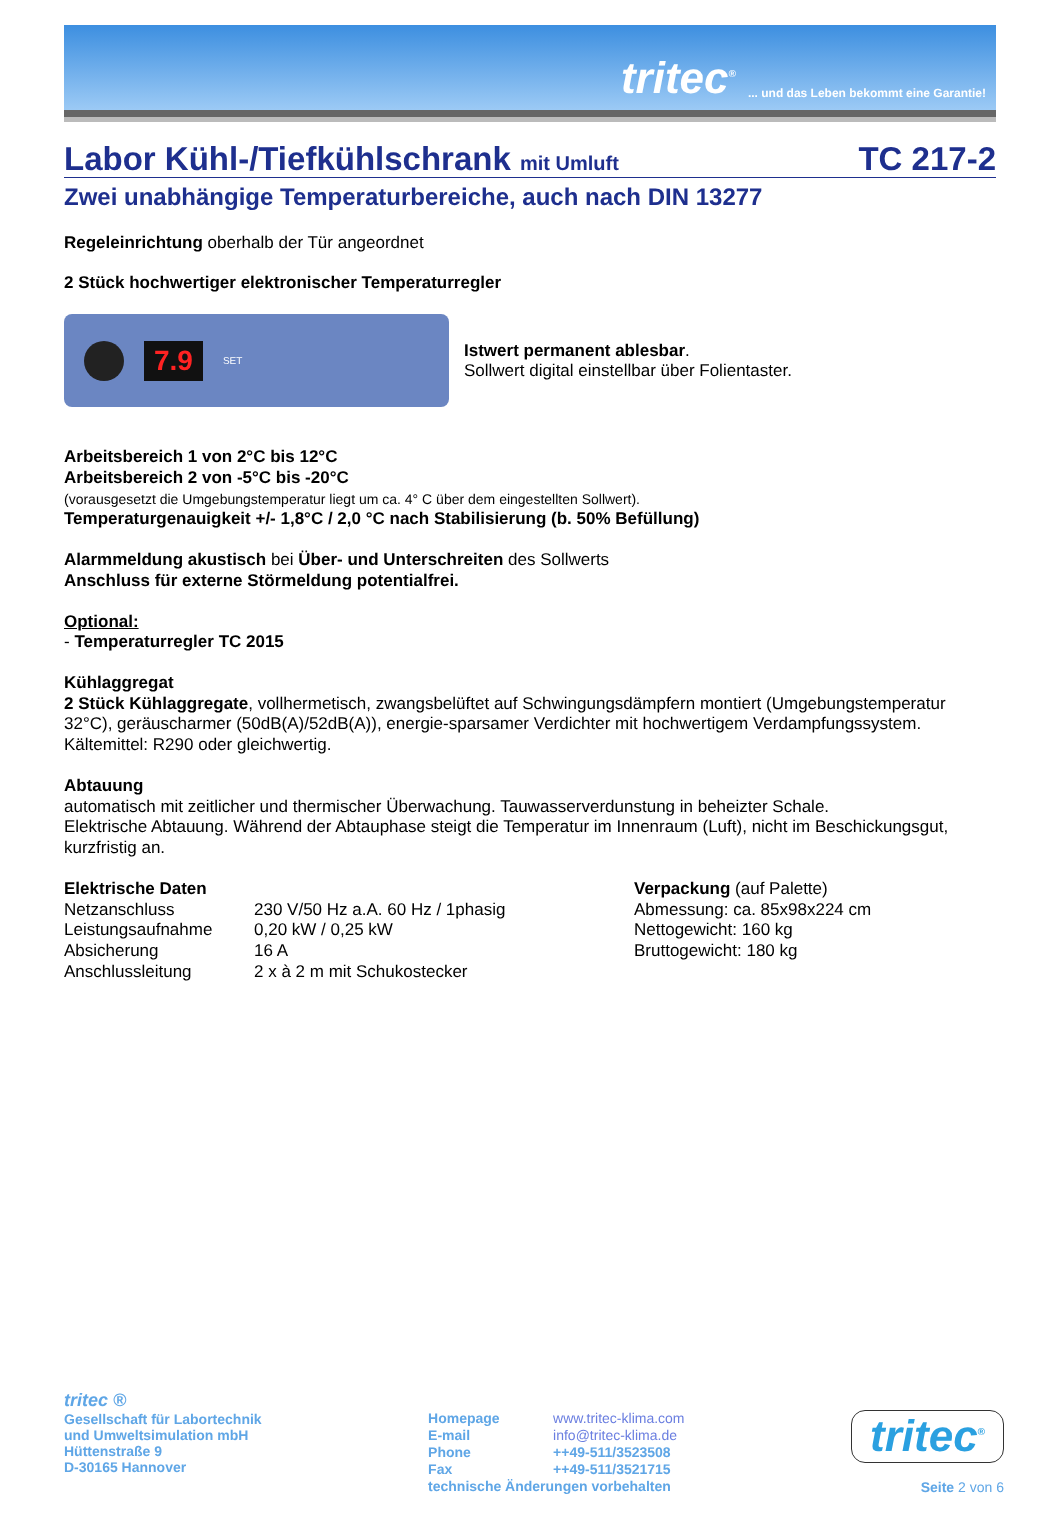tritec<sup>®</sup>... und das Leben bekommt eine Garantie!
Labor Kühl-/Tiefkühlschrank mit Umluft TC 217-2
Zwei unabhängige Temperaturbereiche, auch nach DIN 13277
Regeleinrichtung oberhalb der Tür angeordnet
2 Stück hochwertiger elektronischer Temperaturregler
7.9
SET
Istwert permanent ablesbar.
Sollwert digital einstellbar über Folientaster.
Arbeitsbereich 1 von 2°C bis 12°C
Arbeitsbereich 2 von -5°C bis -20°C
(vorausgesetzt die Umgebungstemperatur liegt um ca. 4° C über dem eingestellten Sollwert).
Temperaturgenauigkeit +/- 1,8°C / 2,0 °C nach Stabilisierung (b. 50% Befüllung)
Alarmmeldung akustisch bei Über- und Unterschreiten des Sollwerts
Anschluss für externe Störmeldung potentialfrei.
Optional:
- Temperaturregler TC 2015
Kühlaggregat
2 Stück Kühlaggregate, vollhermetisch, zwangsbelüftet auf Schwingungsdämpfern montiert (Umgebungstemperatur 32°C), geräuscharmer (50dB(A)/52dB(A)), energie-sparsamer Verdichter mit hochwertigem Verdampfungssystem. Kältemittel: R290 oder gleichwertig.
Abtauung
automatisch mit zeitlicher und thermischer Überwachung. Tauwasserverdunstung in beheizter Schale.
Elektrische Abtauung. Während der Abtauphase steigt die Temperatur im Innenraum (Luft), nicht im Beschickungsgut, kurzfristig an.
| Elektrische Daten | |
| Netzanschluss | 230 V/50 Hz a.A. 60 Hz / 1phasig |
| Leistungsaufnahme | 0,20 kW / 0,25 kW |
| Absicherung | 16 A |
| Anschlussleitung | 2 x à 2 m mit Schukostecker |
Verpackung (auf Palette)
Abmessung: ca. 85x98x224 cm
Nettogewicht: 160 kg
Bruttogewicht: 180 kg
tritec ®
Gesellschaft für Labortechnik
und Umweltsimulation mbH
Hüttenstraße 9
D-30165 Hannover
| Homepage | www.tritec-klima.com |
| E-mail | info@tritec-klima.de |
| Phone | ++49-511/3523508 |
| Fax | ++49-511/3521715 |
| technische Änderungen vorbehalten | |
tritec<sup>®</sup>
Seite 2 von 6